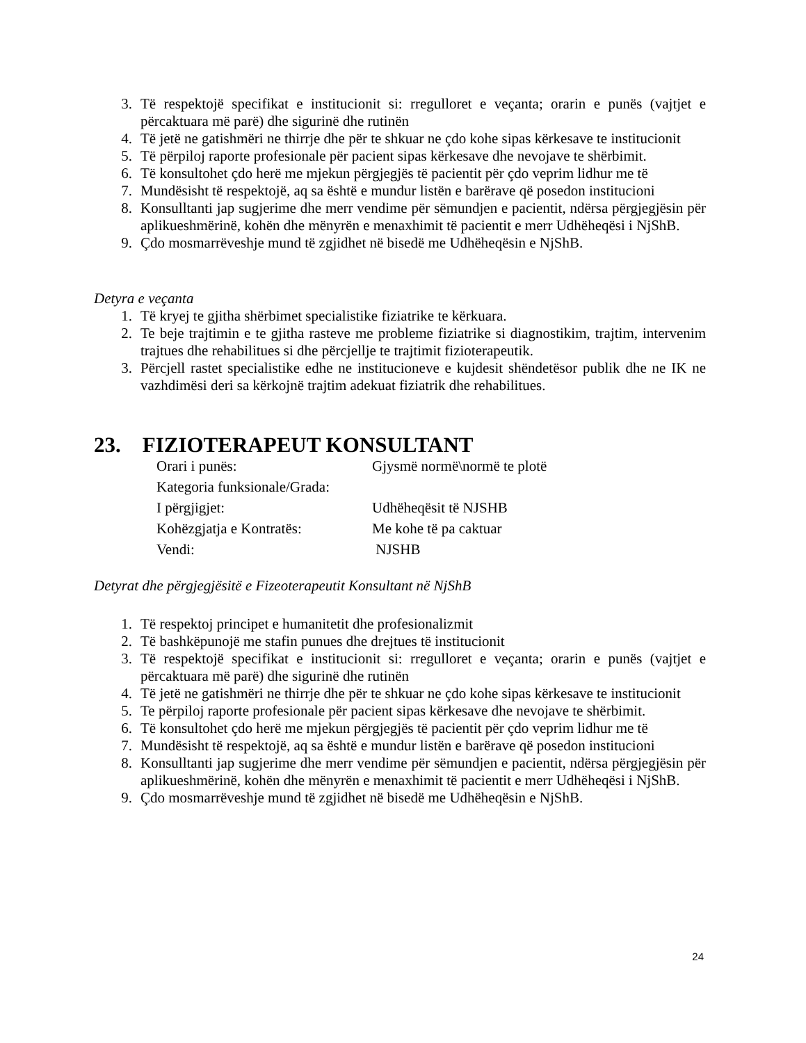3. Të respektojë specifikat e institucionit si: rregulloret e veçanta; orarin e punës (vajtjet e përcaktuara më parë) dhe sigurinë dhe rutinën
4. Të jetë ne gatishmëri ne thirrje dhe për te shkuar ne çdo kohe sipas kërkesave te institucionit
5. Të përpiloj raporte profesionale për pacient sipas kërkesave dhe nevojave te shërbimit.
6. Të konsultohet çdo herë me mjekun përgjegjës të pacientit për çdo veprim lidhur me të
7. Mundësisht të respektojë, aq sa është e mundur listën e barërave që posedon institucioni
8. Konsulltanti jap sugjerime dhe merr vendime për sëmundjen e pacientit, ndërsa përgjegjësin për aplikueshmërinë, kohën dhe mënyrën e menaxhimit të pacientit e merr Udhëheqësi i NjShB.
9. Çdo mosmarrëveshje mund të zgjidhet në bisedë me Udhëheqësin e NjShB.
Detyra e veçanta
1. Të kryej te gjitha shërbimet specialistike fiziatrike te kërkuara.
2. Te beje trajtimin e te gjitha rasteve me probleme fiziatrike si diagnostikim, trajtim, intervenim trajtues dhe rehabilitues si dhe përcjellje te trajtimit fizioterapeutik.
3. Përcjell rastet specialistike edhe ne institucioneve e kujdesit shëndetësor publik dhe ne IK ne vazhdimësi deri sa kërkojnë trajtim adekuat fiziatrik dhe rehabilitues.
23. FIZIOTERAPEUT KONSULTANT
| Orari i punës: | Gjysmë normë\normë te plotë |
| Kategoria funksionale/Grada: | |
| I përgjigjet: | Udhëheqësit të NJSHB |
| Kohëzgjatja e Kontratës: | Me kohe të pa caktuar |
| Vendi: | NJSHB |
Detyrat dhe përgjegjësitë e Fizeoterapeutit Konsultant në NjShB
1. Të respektoj principet e humanitetit dhe profesionalizmit
2. Të bashkëpunojë me stafin punues dhe drejtues të institucionit
3. Të respektojë specifikat e institucionit si: rregulloret e veçanta; orarin e punës (vajtjet e përcaktuara më parë) dhe sigurinë dhe rutinën
4. Të jetë ne gatishmëri ne thirrje dhe për te shkuar ne çdo kohe sipas kërkesave te institucionit
5. Te përpiloj raporte profesionale për pacient sipas kërkesave dhe nevojave te shërbimit.
6. Të konsultohet çdo herë me mjekun përgjegjës të pacientit për çdo veprim lidhur me të
7. Mundësisht të respektojë, aq sa është e mundur listën e barërave që posedon institucioni
8. Konsulltanti jap sugjerime dhe merr vendime për sëmundjen e pacientit, ndërsa përgjegjësin për aplikueshmërinë, kohën dhe mënyrën e menaxhimit të pacientit e merr Udhëheqësi i NjShB.
9. Çdo mosmarrëveshje mund të zgjidhet në bisedë me Udhëheqësin e NjShB.
24